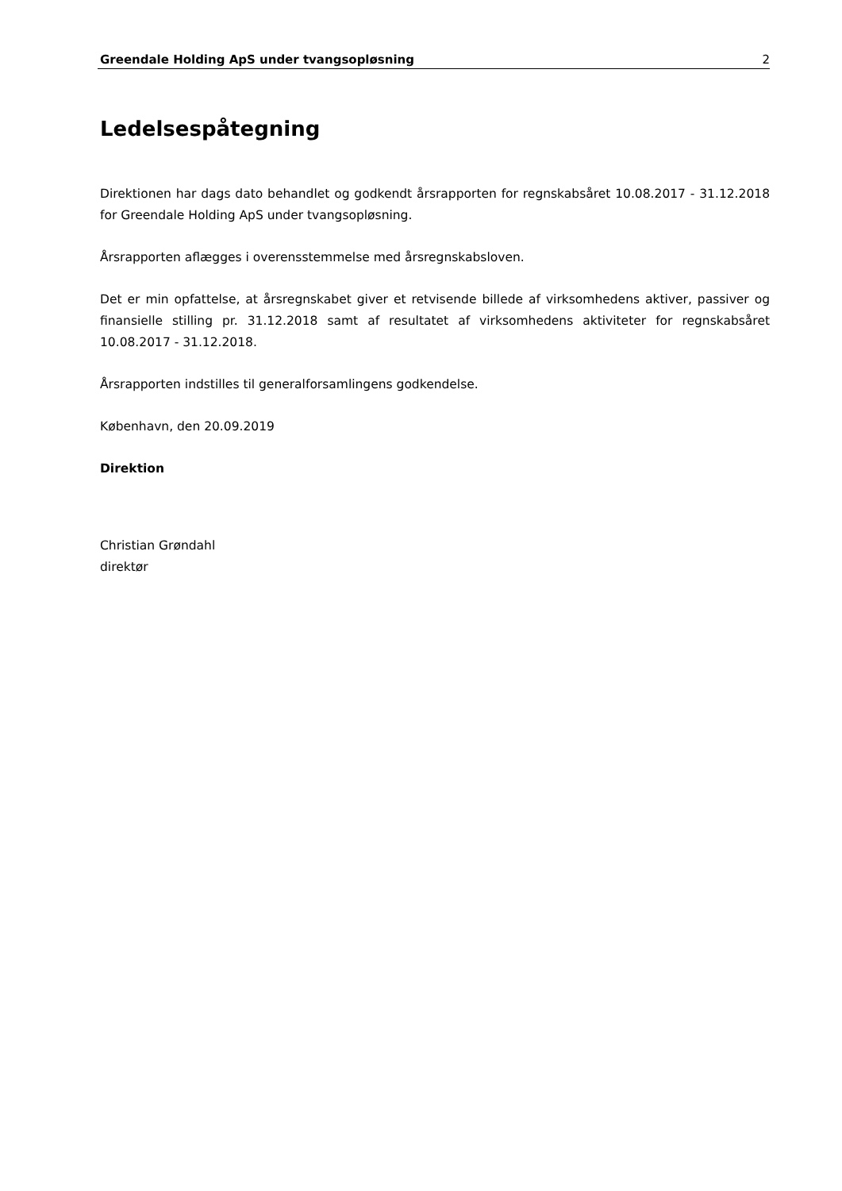Greendale Holding ApS under tvangsopløsning 2
Ledelsespåtegning
Direktionen har dags dato behandlet og godkendt årsrapporten for regnskabsåret 10.08.2017 - 31.12.2018 for Greendale Holding ApS under tvangsopløsning.
Årsrapporten aflægges i overensstemmelse med årsregnskabsloven.
Det er min opfattelse, at årsregnskabet giver et retvisende billede af virksomhedens aktiver, passiver og finansielle stilling pr. 31.12.2018 samt af resultatet af virksomhedens aktiviteter for regnskabsåret 10.08.2017 - 31.12.2018.
Årsrapporten indstilles til generalforsamlingens godkendelse.
København, den 20.09.2019
Direktion
Christian Grøndahl
direktør